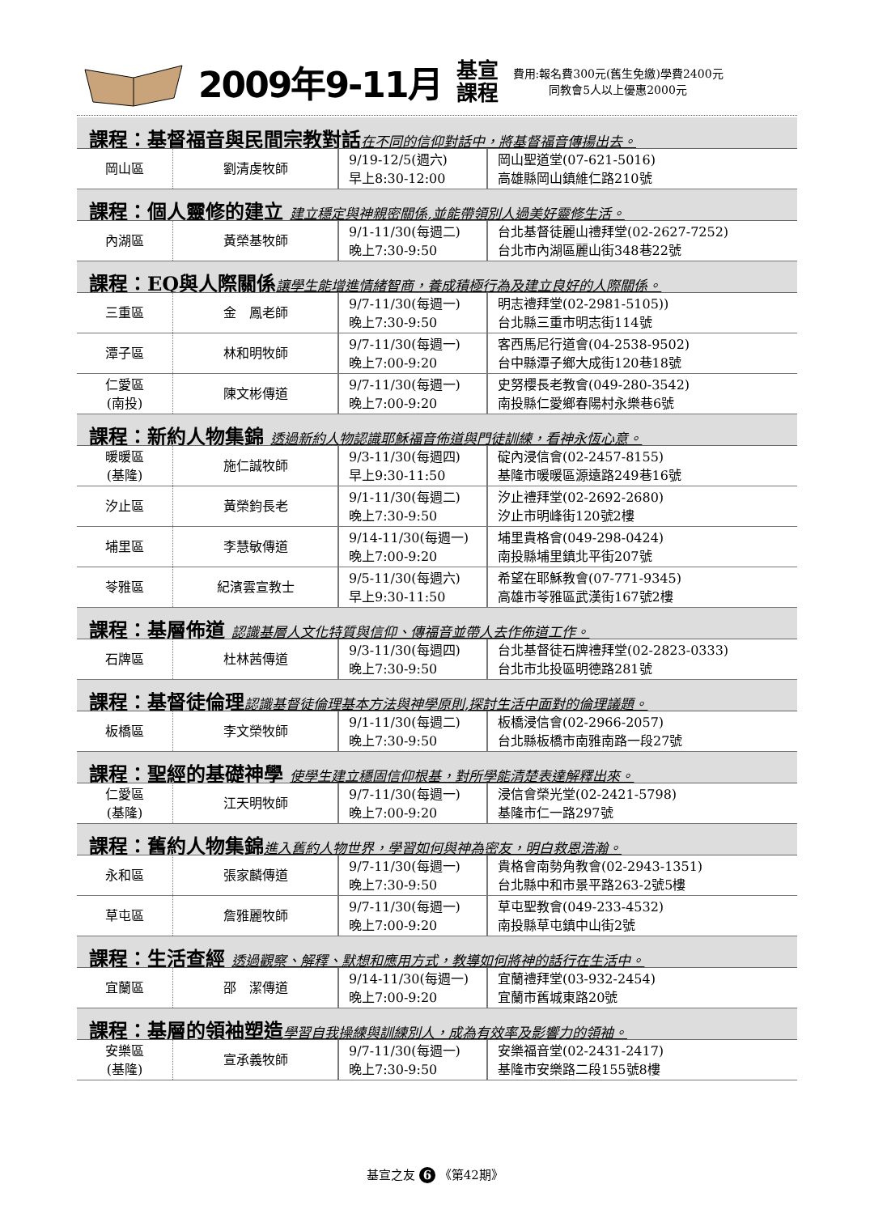2009年9-11月
基宣
課程
費用:報名費300元(舊生免繳)學費2400元
同教會5人以上優惠2000元
課程：基督福音與民間宗教對話在不同的信仰對話中，將基督福音傳揚出去。
| 岡山區 | 劉清虔牧師 | 9/19-12/5(週六) 早上8:30-12:00 | 岡山聖道堂(07-621-5016) 高雄縣岡山鎮維仁路210號 |
課程：個人靈修的建立 建立穩定與神親密關係,並能帶領別人過美好靈修生活。
| 內湖區 | 黃榮基牧師 | 9/1-11/30(每週二) 晚上7:30-9:50 | 台北基督徒麗山禮拜堂(02-2627-7252) 台北市內湖區麗山街348巷22號 |
課程：EQ與人際關係讓學生能增進情緒智商，養成積極行為及建立良好的人際關係。
| 三重區 | 金 鳳老師 | 9/7-11/30(每週一) 晚上7:30-9:50 | 明志禮拜堂(02-2981-5105)) 台北縣三重市明志街114號 |
| 潭子區 | 林和明牧師 | 9/7-11/30(每週一) 晚上7:00-9:20 | 客西馬尼行道會(04-2538-9502) 台中縣潭子鄉大成街120巷18號 |
| 仁愛區 (南投) | 陳文彬傳道 | 9/7-11/30(每週一) 晚上7:00-9:20 | 史努櫻長老教會(049-280-3542) 南投縣仁愛鄉春陽村永樂巷6號 |
課程：新約人物集錦 透過新約人物認識耶穌福音佈道與門徒訓練，看神永恆心意。
| 暖暖區 (基隆) | 施仁誠牧師 | 9/3-11/30(每週四) 早上9:30-11:50 | 碇內浸信會(02-2457-8155) 基隆市暖暖區源遠路249巷16號 |
| 汐止區 | 黃榮鈞長老 | 9/1-11/30(每週二) 晚上7:30-9:50 | 汐止禮拜堂(02-2692-2680) 汐止市明峰街120號2樓 |
| 埔里區 | 李慧敏傳道 | 9/14-11/30(每週一) 晚上7:00-9:20 | 埔里貴格會(049-298-0424) 南投縣埔里鎮北平街207號 |
| 苓雅區 | 紀濱雲宣教士 | 9/5-11/30(每週六) 早上9:30-11:50 | 希望在耶穌教會(07-771-9345) 高雄市苓雅區武漢街167號2樓 |
課程：基層佈道 認識基層人文化特質與信仰、傳福音並帶人去作佈道工作。
| 石牌區 | 杜林茜傳道 | 9/3-11/30(每週四) 晚上7:30-9:50 | 台北基督徒石牌禮拜堂(02-2823-0333) 台北市北投區明德路281號 |
課程：基督徒倫理認識基督徒倫理基本方法與神學原則,探討生活中面對的倫理議題。
| 板橋區 | 李文榮牧師 | 9/1-11/30(每週二) 晚上7:30-9:50 | 板橋浸信會(02-2966-2057) 台北縣板橋市南雅南路一段27號 |
課程：聖經的基礎神學 使學生建立穩固信仰根基，對所學能清楚表達解釋出來。
| 仁愛區 (基隆) | 江天明牧師 | 9/7-11/30(每週一) 晚上7:00-9:20 | 浸信會榮光堂(02-2421-5798) 基隆市仁一路297號 |
課程：舊約人物集錦進入舊約人物世界，學習如何與神為密友，明白救恩浩瀚。
| 永和區 | 張家麟傳道 | 9/7-11/30(每週一) 晚上7:30-9:50 | 貴格會南勢角教會(02-2943-1351) 台北縣中和市景平路263-2號5樓 |
| 草屯區 | 詹雅麗牧師 | 9/7-11/30(每週一) 晚上7:00-9:20 | 草屯聖教會(049-233-4532) 南投縣草屯鎮中山街2號 |
課程：生活查經 透過觀察、解釋、默想和應用方式，教導如何將神的話行在生活中。
| 宜蘭區 | 邵 潔傳道 | 9/14-11/30(每週一) 晚上7:00-9:20 | 宜蘭禮拜堂(03-932-2454) 宜蘭市舊城東路20號 |
課程：基層的領袖塑造學習自我操練與訓練別人，成為有效率及影響力的領袖。
| 安樂區 (基隆) | 宣承義牧師 | 9/7-11/30(每週一) 晚上7:30-9:50 | 安樂福音堂(02-2431-2417) 基隆市安樂路二段155號8樓 |
基宣之友 6 《第42期》